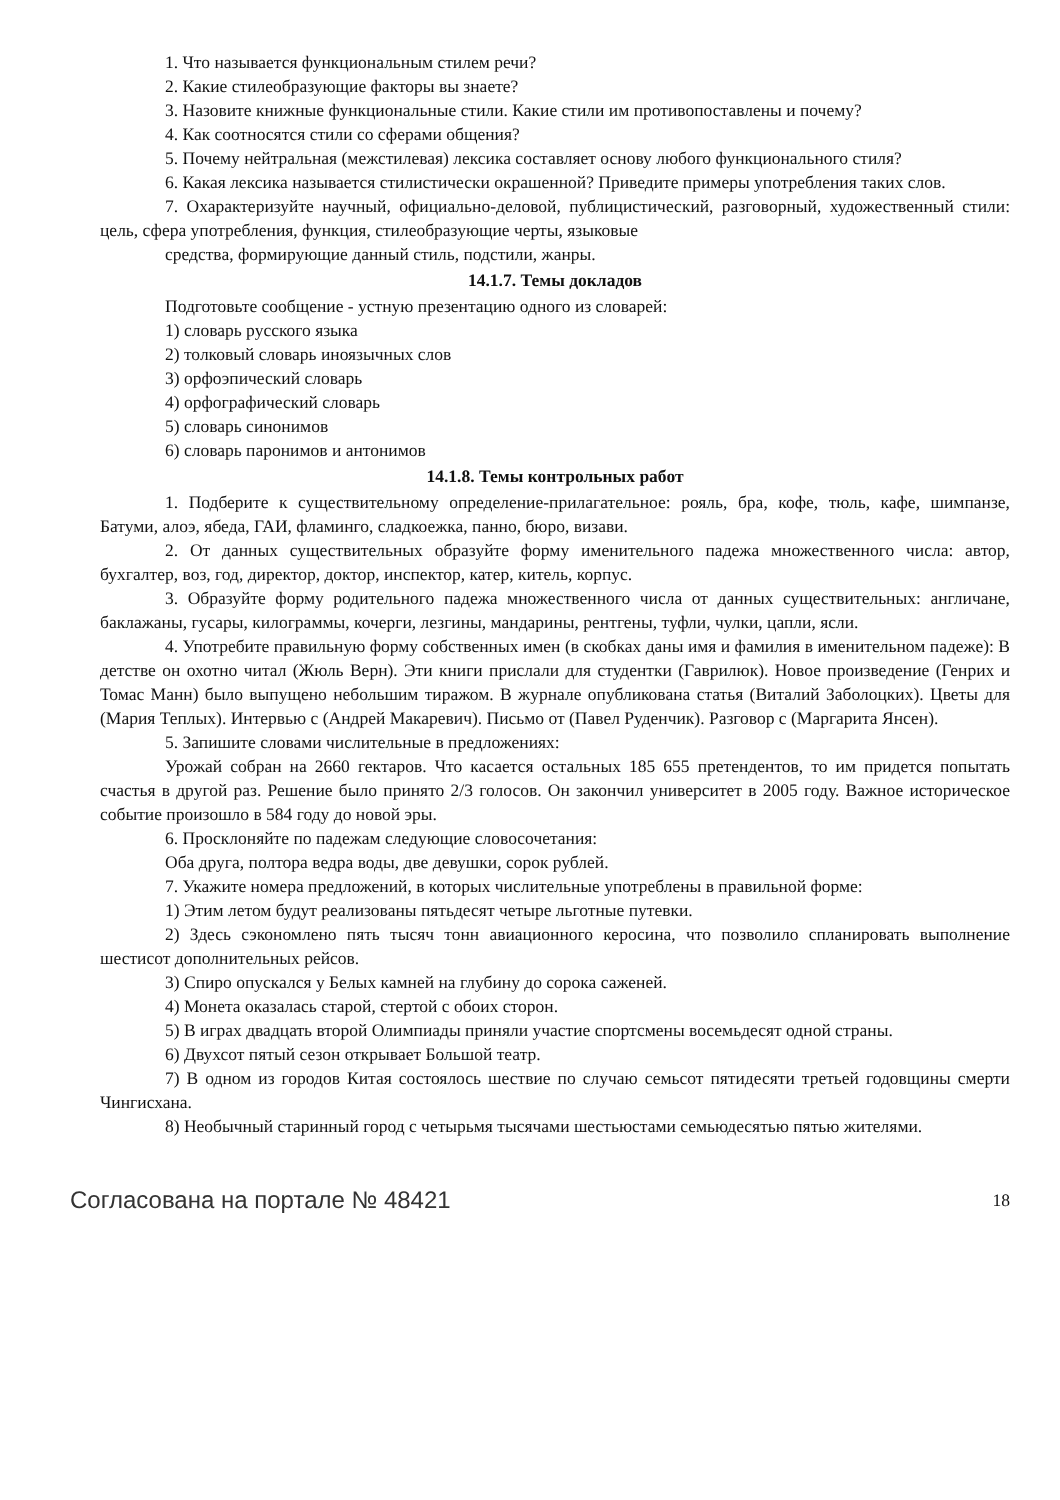1. Что называется функциональным стилем речи?
2. Какие стилеобразующие факторы вы знаете?
3. Назовите книжные функциональные стили. Какие стили им противопоставлены и почему?
4. Как соотносятся стили со сферами общения?
5. Почему нейтральная (межстилевая) лексика составляет основу любого функционального стиля?
6. Какая лексика называется стилистически окрашенной? Приведите примеры употребления таких слов.
7. Охарактеризуйте научный, официально-деловой, публицистический, разговорный, художественный стили: цель, сфера употребления, функция, стилеобразующие черты, языковые
средства, формирующие данный стиль, подстили, жанры.
14.1.7. Темы докладов
Подготовьте сообщение - устную презентацию одного из словарей:
1) словарь русского языка
2) толковый словарь иноязычных слов
3) орфоэпический словарь
4) орфографический словарь
5) словарь синонимов
6) словарь паронимов и антонимов
14.1.8. Темы контрольных работ
1. Подберите к существительному определение-прилагательное: рояль, бра, кофе, тюль, кафе, шимпанзе, Батуми, алоэ, ябеда, ГАИ, фламинго, сладкоежка, панно, бюро, визави.
2. От данных существительных образуйте форму именительного падежа множественного числа: автор, бухгалтер, воз, год, директор, доктор, инспектор, катер, китель, корпус.
3. Образуйте форму родительного падежа множественного числа от данных существительных: англичане, баклажаны, гусары, килограммы, кочерги, лезгины, мандарины, рентгены, туфли, чулки, цапли, ясли.
4. Употребите правильную форму собственных имен (в скобках даны имя и фамилия в именительном падеже): В детстве он охотно читал (Жюль Верн). Эти книги прислали для студентки (Гаврилюк). Новое произведение (Генрих и Томас Манн) было выпущено небольшим тиражом. В журнале опубликована статья (Виталий Заболоцких). Цветы для (Мария Теплых). Интервью с (Андрей Макаревич). Письмо от (Павел Руденчик). Разговор с (Маргарита Янсен).
5. Запишите словами числительные в предложениях:
Урожай собран на 2660 гектаров. Что касается остальных 185 655 претендентов, то им придется попытать счастья в другой раз. Решение было принято 2/3 голосов. Он закончил университет в 2005 году. Важное историческое событие произошло в 584 году до новой эры.
6. Просклоняйте по падежам следующие словосочетания:
Оба друга, полтора ведра воды, две девушки, сорок рублей.
7. Укажите номера предложений, в которых числительные употреблены в правильной форме:
1) Этим летом будут реализованы пятьдесят четыре льготные путевки.
2) Здесь сэкономлено пять тысяч тонн авиационного керосина, что позволило спланировать выполнение шестисот дополнительных рейсов.
3) Спиро опускался у Белых камней на глубину до сорока саженей.
4) Монета оказалась старой, стертой с обоих сторон.
5) В играх двадцать второй Олимпиады приняли участие спортсмены восемьдесят одной страны.
6) Двухсот пятый сезон открывает Большой театр.
7) В одном из городов Китая состоялось шествие по случаю семьсот пятидесяти третьей годовщины смерти Чингисхана.
8) Необычный старинный город с четырьмя тысячами шестьюстами семьюдесятью пятью жителями.
Согласована на портале № 48421 18